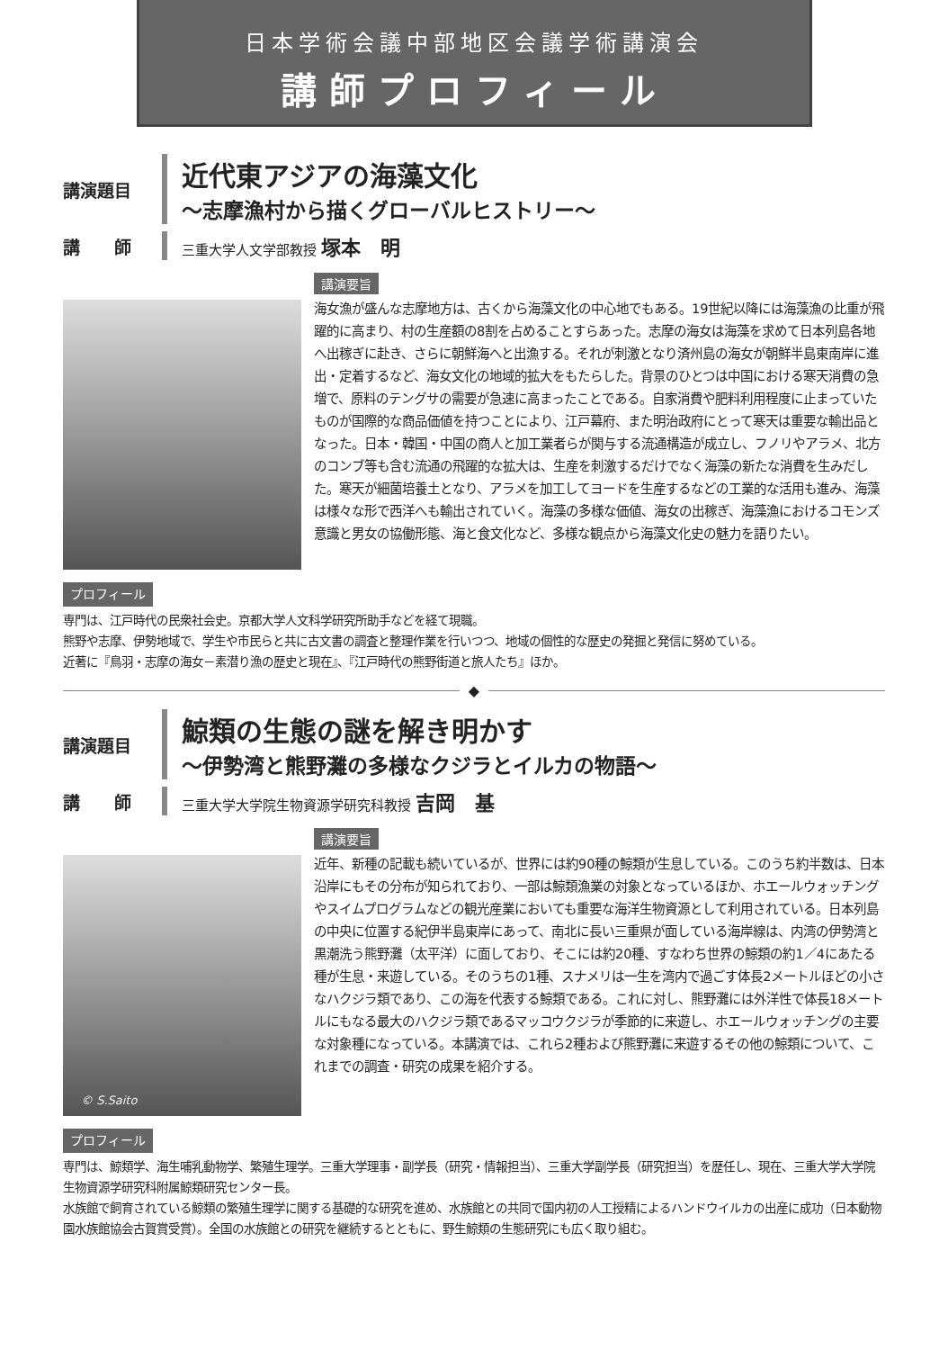日本学術会議中部地区会議学術講演会
講師プロフィール
講演題目
近代東アジアの海藻文化
〜志摩漁村から描くグローバルヒストリー〜
講　　師
三重大学人文学部教授 塚本　明
講演要旨
海女漁が盛んな志摩地方は、古くから海藻文化の中心地でもある。19世紀以降には海藻漁の比重が飛躍的に高まり、村の生産額の8割を占めることすらあった。志摩の海女は海藻を求めて日本列島各地へ出稼ぎに赴き、さらに朝鮮海へと出漁する。それが刺激となり済州島の海女が朝鮮半島東南岸に進出・定着するなど、海女文化の地域的拡大をもたらした。背景のひとつは中国における寒天消費の急増で、原料のテングサの需要が急速に高まったことである。自家消費や肥料利用程度に止まっていたものが国際的な商品価値を持つことにより、江戸幕府、また明治政府にとって寒天は重要な輸出品となった。日本・韓国・中国の商人と加工業者らが関与する流通構造が成立し、フノリやアラメ、北方のコンブ等も含む流通の飛躍的な拡大は、生産を刺激するだけでなく海藻の新たな消費を生みだした。寒天が細菌培養土となり、アラメを加工してヨードを生産するなどの工業的な活用も進み、海藻は様々な形で西洋へも輸出されていく。海藻の多様な価値、海女の出稼ぎ、海藻漁におけるコモンズ意識と男女の協働形態、海と食文化など、多様な観点から海藻文化史の魅力を語りたい。
プロフィール
専門は、江戸時代の民衆社会史。京都大学人文科学研究所助手などを経て現職。
熊野や志摩、伊勢地域で、学生や市民らと共に古文書の調査と整理作業を行いつつ、地域の個性的な歴史の発掘と発信に努めている。
近著に『鳥羽・志摩の海女－素潜り漁の歴史と現在』、『江戸時代の熊野街道と旅人たち』ほか。
◆
講演題目
鯨類の生態の謎を解き明かす
〜伊勢湾と熊野灘の多様なクジラとイルカの物語〜
講　　師
三重大学大学院生物資源学研究科教授 吉岡　基
© S.Saito
講演要旨
近年、新種の記載も続いているが、世界には約90種の鯨類が生息している。このうち約半数は、日本沿岸にもその分布が知られており、一部は鯨類漁業の対象となっているほか、ホエールウォッチングやスイムプログラムなどの観光産業においても重要な海洋生物資源として利用されている。日本列島の中央に位置する紀伊半島東岸にあって、南北に長い三重県が面している海岸線は、内湾の伊勢湾と黒潮洗う熊野灘（太平洋）に面しており、そこには約20種、すなわち世界の鯨類の約1／4にあたる種が生息・来遊している。そのうちの1種、スナメリは一生を湾内で過ごす体長2メートルほどの小さなハクジラ類であり、この海を代表する鯨類である。これに対し、熊野灘には外洋性で体長18メートルにもなる最大のハクジラ類であるマッコウクジラが季節的に来遊し、ホエールウォッチングの主要な対象種になっている。本講演では、これら2種および熊野灘に来遊するその他の鯨類について、これまでの調査・研究の成果を紹介する。
プロフィール
専門は、鯨類学、海生哺乳動物学、繁殖生理学。三重大学理事・副学長（研究・情報担当）、三重大学副学長（研究担当）を歴任し、現在、三重大学大学院生物資源学研究科附属鯨類研究センター長。
水族館で飼育されている鯨類の繁殖生理学に関する基礎的な研究を進め、水族館との共同で国内初の人工授精によるハンドウイルカの出産に成功（日本動物園水族館協会古賀賞受賞）。全国の水族館との研究を継続するとともに、野生鯨類の生態研究にも広く取り組む。